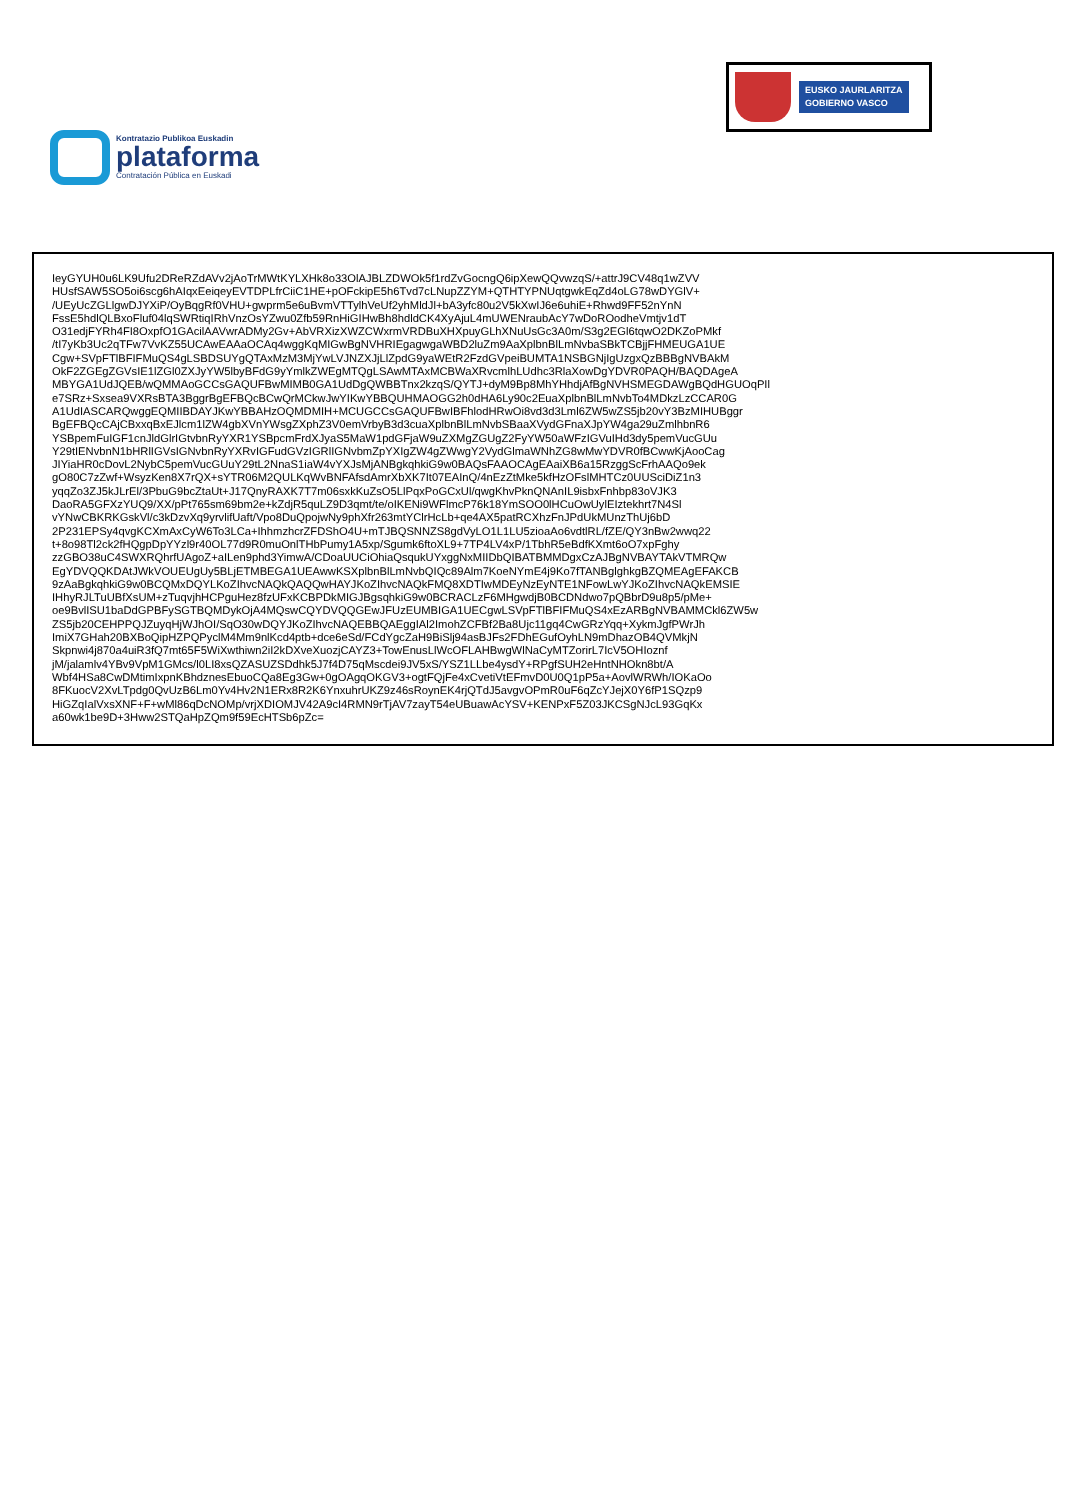Kontratazio Publikoa Euskadin
plataforma
Contratación Pública en Euskadi
EUSKO JAURLARITZA
GOBIERNO VASCO
IeyGYUH0u6LK9Ufu2DReRZdAVv2jAoTrMWtKYLXHk8o33OlAJBLZDWOk5f1rdZvGocngQ6ipXewQQvwzqS/+attrJ9CV48q1wZVV
HUsfSAW5SO5oi6scg6hAIqxEeiqeyEVTDPLfrCiiC1HE+pOFckipE5h6Tvd7cLNupZZYM+QTHTYPNUqtgwkEqZd4oLG78wDYGlV+
/UEyUcZGLlgwDJYXiP/OyBqgRf0VHU+gwprm5e6uBvmVTTylhVeUf2yhMldJl+bA3yfc80u2V5kXwIJ6e6uhiE+Rhwd9FF52nYnN
FssE5hdlQLBxoFluf04lqSWRtiqIRhVnzOsYZwu0Zfb59RnHiGIHwBh8hdldCK4XyAjuL4mUWENraubAcY7wDoROodheVmtjv1dT
O31edjFYRh4FI8OxpfO1GAcilAAVwrADMy2Gv+AbVRXizXWZCWxrmVRDBuXHXpuyGLhXNuUsGc3A0m/S3g2EGl6tqwO2DKZoPMkf
/tI7yKb3Uc2qTFw7VvKZ55UCAwEAAaOCAq4wggKqMIGwBgNVHRIEgagwgaWBD2luZm9AaXplbnBlLmNvbaSBkTCBjjFHMEUGA1UE
Cgw+SVpFTlBFIFMuQS4gLSBDSUYgQTAxMzM3MjYwLVJNZXJjLlZpdG9yaWEtR2FzdGVpeiBUMTA1NSBGNjIgUzgxQzBBBgNVBAkM
OkF2ZGEgZGVsIE1lZGl0ZXJyYW5lbyBFdG9yYmlkZWEgMTQgLSAwMTAxMCBWaXRvcmlhLUdhc3RlaXowDgYDVR0PAQH/BAQDAgeA
MBYGA1UdJQEB/wQMMAoGCCsGAQUFBwMIMB0GA1UdDgQWBBTnx2kzqS/QYTJ+dyM9Bp8MhYHhdjAfBgNVHSMEGDAWgBQdHGUOqPIl
e7SRz+Sxsea9VXRsBTA3BggrBgEFBQcBCwQrMCkwJwYIKwYBBQUHMAOGG2h0dHA6Ly90c2EuaXplbnBlLmNvbTo4MDkzLzCCAR0G
A1UdIASCARQwggEQMIIBDAYJKwYBBAHzOQMDMIH+MCUGCCsGAQUFBwIBFhlodHRwOi8vd3d3Lml6ZW5wZS5jb20vY3BzMIHUBggr
BgEFBQcCAjCBxxqBxEJlcm1lZW4gbXVnYWsgZXphZ3V0emVrbyB3d3cuaXplbnBlLmNvbSBaaXVydGFnaXJpYW4ga29uZmlhbnR6
YSBpemFuIGF1cnJldGlrIGtvbnRyYXR1YSBpcmFrdXJyaS5MaW1pdGFjaW9uZXMgZGUgZ2FyYW50aWFzIGVuIHd3dy5pemVucGUu
Y29tIENvbnN1bHRlIGVsIGNvbnRyYXRvIGFudGVzIGRlIGNvbmZpYXIgZW4gZWwgY2VydGlmaWNhZG8wMwYDVR0fBCwwKjAooCag
JIYiaHR0cDovL2NybC5pemVucGUuY29tL2NnaS1iaW4vYXJsMjANBgkqhkiG9w0BAQsFAAOCAgEAaiXB6a15RzggScFrhAAQo9ek
gO80C7zZwf+WsyzKen8X7rQX+sYTR06M2QULKqWvBNFAfsdAmrXbXK7It07EAInQ/4nEzZtMke5kfHzOFslMHTCz0UUSciDiZ1n3
yqqZo3ZJ5kJLrEl/3PbuG9bcZtaUt+J17QnyRAXK7T7m06sxkKuZsO5LlPqxPoGCxUl/qwgKhvPknQNAnIL9isbxFnhbp83oVJK3
DaoRA5GFXzYUQ9/XX/pPt765sm69bm2e+kZdjR5quLZ9D3qmt/te/oIKENi9WFlmcP76k18YmSOO0lHCuOwUylEIztekhrt7N4Sl
vYNwCBKRKGskVl/c3kDzvXq9yrvlifUaft/Vpo8DuQpojwNy9phXfr263mtYClrHcLb+qe4AX5patRCXhzFnJPdUkMUnzThUj6bD
2P231EPSy4qvgKCXmAxCyW6To3LCa+IhhmzhcrZFDShO4U+mTJBQSNNZS8gdVyLO1L1LU5zioaAo6vdtlRL/fZE/QY3nBw2wwq22
t+8o98Tl2ck2fHQgpDpYYzl9r40OL77d9R0muOnlTHbPumy1A5xp/Sgumk6ftoXL9+7TP4LV4xP/1TbhR5eBdfKXmt6oO7xpFghy
zzGBO38uC4SWXRQhrfUAgoZ+aILen9phd3YimwA/CDoaUUCiOhiaQsqukUYxggNxMIIDbQIBATBMMDgxCzAJBgNVBAYTAkVTMRQw
EgYDVQQKDAtJWkVOUEUgUy5BLjETMBEGA1UEAwwKSXplbnBlLmNvbQIQc89Alm7KoeNYmE4j9Ko7fTANBglghkgBZQMEAgEFAKCB
9zAaBgkqhkiG9w0BCQMxDQYLKoZIhvcNAQkQAQQwHAYJKoZIhvcNAQkFMQ8XDTIwMDEyNzEyNTE1NFowLwYJKoZIhvcNAQkEMSIE
IHhyRJLTuUBfXsUM+zTuqvjhHCPguHez8fzUFxKCBPDkMIGJBgsqhkiG9w0BCRACLzF6MHgwdjB0BCDNdwo7pQBbrD9u8p5/pMe+
oe9BvlISU1baDdGPBFySGTBQMDykOjA4MQswCQYDVQQGEwJFUzEUMBIGA1UECgwLSVpFTlBFIFMuQS4xEzARBgNVBAMMCkl6ZW5w
ZS5jb20CEHPPQJZuyqHjWJhOI/SqO30wDQYJKoZIhvcNAQEBBQAEggIAl2ImohZCFBf2Ba8Ujc11gq4CwGRzYqq+XykmJgfPWrJh
ImiX7GHah20BXBoQipHZPQPyclM4Mm9nlKcd4ptb+dce6eSd/FCdYgcZaH9BiSlj94asBJFs2FDhEGufOyhLN9mDhazOB4QVMkjN
Skpnwi4j870a4uiR3fQ7mt65F5WiXwthiwn2iI2kDXveXuozjCAYZ3+TowEnusLlWcOFLAHBwgWlNaCyMTZorirL7IcV5OHIoznf
jM/jalamlv4YBv9VpM1GMcs/l0LI8xsQZASUZSDdhk5J7f4D75qMscdei9JV5xS/YSZ1LLbe4ysdY+RPgfSUH2eHntNHOkn8bt/A
Wbf4HSa8CwDMtimIxpnKBhdznesEbuoCQa8Eg3Gw+0gOAgqOKGV3+ogtFQjFe4xCvetiVtEFmvD0U0Q1pP5a+AovlWRWh/IOKaOo
8FKuocV2XvLTpdg0QvUzB6Lm0Yv4Hv2N1ERx8R2K6YnxuhrUKZ9z46sRoynEK4rjQTdJ5avgvOPmR0uF6qZcYJejX0Y6fP1SQzp9
HiGZqIalVxsXNF+F+wMl86qDcNOMp/vrjXDIOMJV42A9cI4RMN9rTjAV7zayT54eUBuawAcYSV+KENPxF5Z03JKCSgNJcL93GqKx
a60wk1be9D+3Hww2STQaHpZQm9f59EcHTSb6pZc=